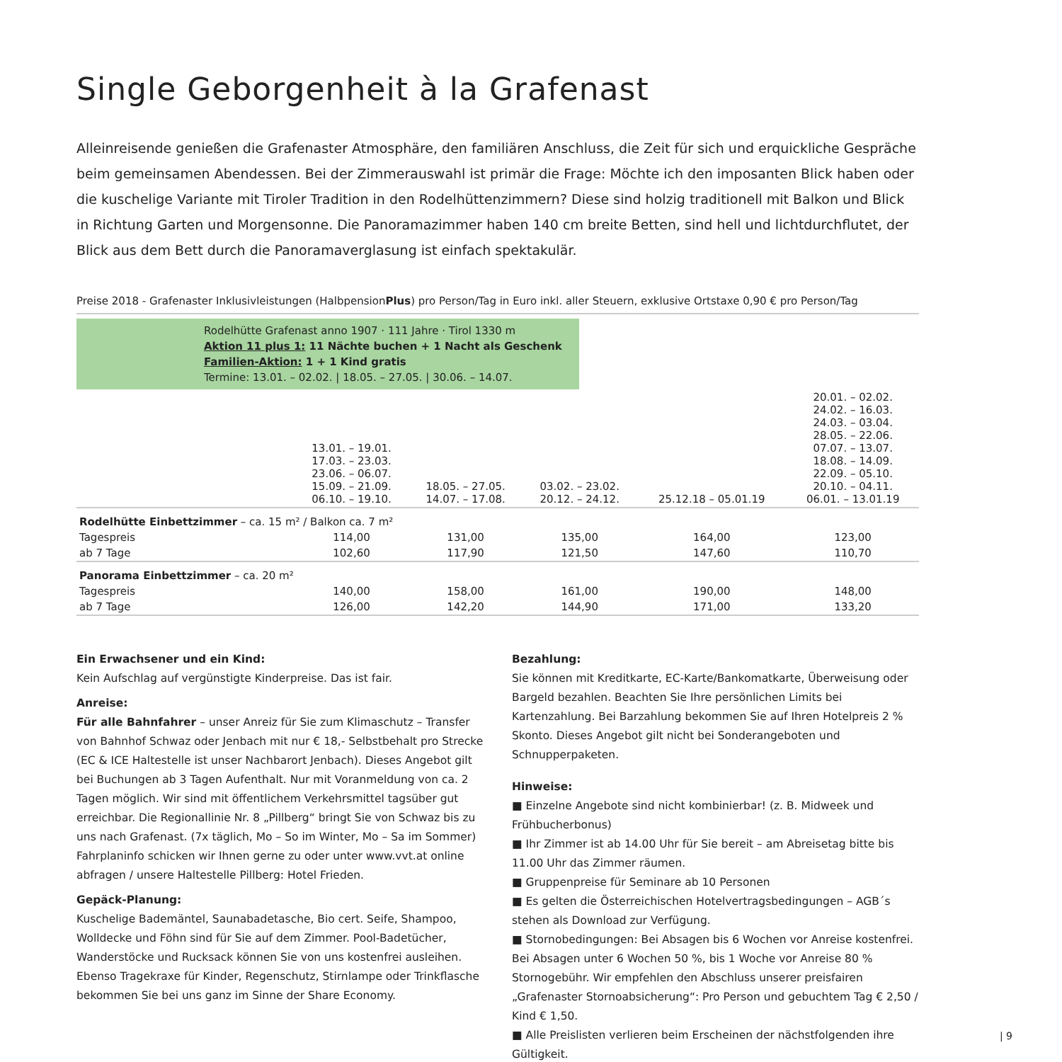Single Geborgenheit à la Grafenast
Alleinreisende genießen die Grafenaster Atmosphäre, den familiären Anschluss, die Zeit für sich und erquickliche Gespräche beim gemeinsamen Abendessen. Bei der Zimmerauswahl ist primär die Frage: Möchte ich den imposanten Blick haben oder die kuschelige Variante mit Tiroler Tradition in den Rodelhüttenzimmern? Diese sind holzig traditionell mit Balkon und Blick in Richtung Garten und Morgensonne. Die Panoramazimmer haben 140 cm breite Betten, sind hell und lichtdurchflutet, der Blick aus dem Bett durch die Panoramaverglasung ist einfach spektakulär.
Preise 2018 - Grafenaster Inklusivleistungen (HalbpensionPlus) pro Person/Tag in Euro inkl. aller Steuern, exklusive Ortstaxe 0,90 € pro Person/Tag
Rodelhütte Grafenast anno 1907 · 111 Jahre · Tirol 1330 m
Aktion 11 plus 1: 11 Nächte buchen + 1 Nacht als Geschenk
Familien-Aktion: 1 + 1 Kind gratis
Termine: 13.01. – 02.02. | 18.05. – 27.05. | 30.06. – 14.07.
| | 13.01. – 19.01. 17.03. – 23.03. 23.06. – 06.07. 15.09. – 21.09. 06.10. – 19.10. | 18.05. – 27.05. 14.07. – 17.08. | 03.02. – 23.02. 20.12. – 24.12. | 25.12.18 – 05.01.19 | 20.01. – 02.02. 24.02. – 16.03. 24.03. – 03.04. 28.05. – 22.06. 07.07. – 13.07. 18.08. – 14.09. 22.09. – 05.10. 20.10. – 04.11. 06.01. – 13.01.19 |
| Rodelhütte Einbettzimmer – ca. 15 m² / Balkon ca. 7 m² | | | | | |
| Tagespreis | 114,00 | 131,00 | 135,00 | 164,00 | 123,00 |
| ab 7 Tage | 102,60 | 117,90 | 121,50 | 147,60 | 110,70 |
| Panorama Einbettzimmer – ca. 20 m² | | | | | |
| Tagespreis | 140,00 | 158,00 | 161,00 | 190,00 | 148,00 |
| ab 7 Tage | 126,00 | 142,20 | 144,90 | 171,00 | 133,20 |
Ein Erwachsener und ein Kind:
Kein Aufschlag auf vergünstigte Kinderpreise. Das ist fair.
Anreise:
Für alle Bahnfahrer – unser Anreiz für Sie zum Klimaschutz – Transfer von Bahnhof Schwaz oder Jenbach mit nur € 18,- Selbstbehalt pro Strecke (EC & ICE Haltestelle ist unser Nachbarort Jenbach). Dieses Angebot gilt bei Buchungen ab 3 Tagen Aufenthalt. Nur mit Voranmeldung von ca. 2 Tagen möglich. Wir sind mit öffentlichem Verkehrsmittel tagsüber gut erreichbar. Die Regionallinie Nr. 8 „Pillberg“ bringt Sie von Schwaz bis zu uns nach Grafenast. (7x täglich, Mo – So im Winter, Mo – Sa im Sommer) Fahrplaninfo schicken wir Ihnen gerne zu oder unter www.vvt.at online abfragen / unsere Haltestelle Pillberg: Hotel Frieden.
Gepäck-Planung:
Kuschelige Bademäntel, Saunabadetasche, Bio cert. Seife, Shampoo, Wolldecke und Föhn sind für Sie auf dem Zimmer. Pool-Badetücher, Wanderstöcke und Rucksack können Sie von uns kostenfrei ausleihen. Ebenso Tragekraxe für Kinder, Regenschutz, Stirnlampe oder Trinkflasche bekommen Sie bei uns ganz im Sinne der Share Economy.
Bezahlung:
Sie können mit Kreditkarte, EC-Karte/Bankomatkarte, Überweisung oder Bargeld bezahlen. Beachten Sie Ihre persönlichen Limits bei Kartenzahlung. Bei Barzahlung bekommen Sie auf Ihren Hotelpreis 2 % Skonto. Dieses Angebot gilt nicht bei Sonderangeboten und Schnupperpaketen.
Hinweise:
■ Einzelne Angebote sind nicht kombinierbar! (z. B. Midweek und Frühbucherbonus)
■ Ihr Zimmer ist ab 14.00 Uhr für Sie bereit – am Abreisetag bitte bis 11.00 Uhr das Zimmer räumen.
■ Gruppenpreise für Seminare ab 10 Personen
■ Es gelten die Österreichischen Hotelvertragsbedingungen – AGB´s stehen als Download zur Verfügung.
■ Stornobedingungen: Bei Absagen bis 6 Wochen vor Anreise kostenfrei. Bei Absagen unter 6 Wochen 50 %, bis 1 Woche vor Anreise 80 % Stornogebühr. Wir empfehlen den Abschluss unserer preisfairen „Grafenaster Stornoabsicherung“: Pro Person und gebuchtem Tag € 2,50 / Kind € 1,50.
■ Alle Preislisten verlieren beim Erscheinen der nächstfolgenden ihre Gültigkeit.
| 9